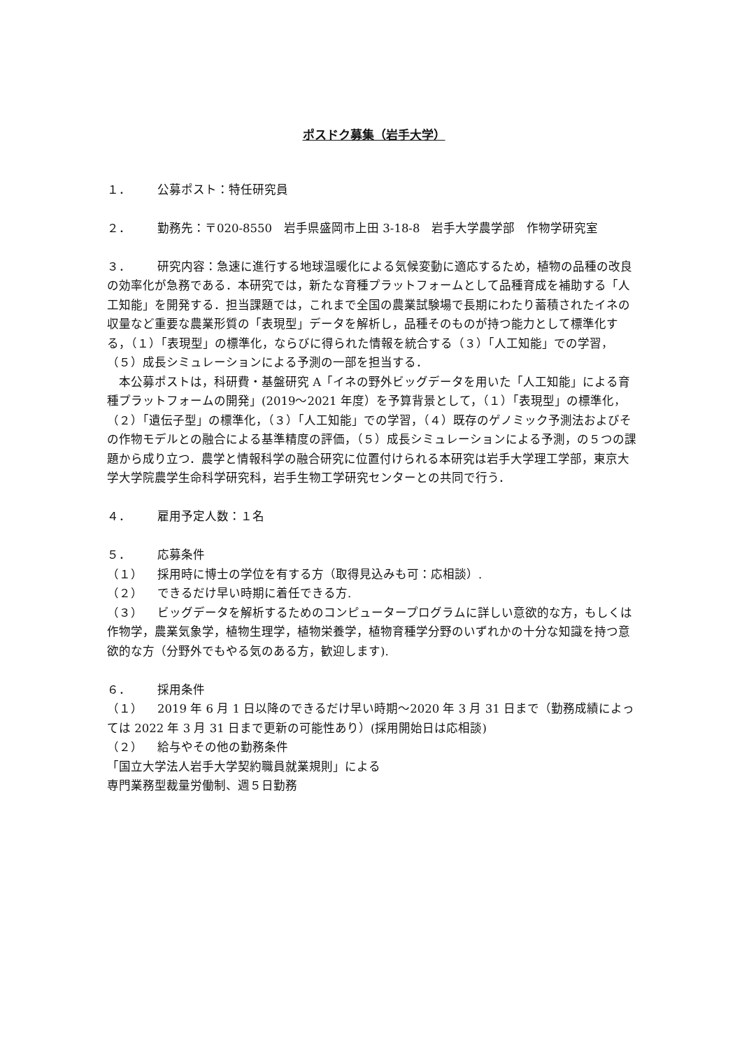ポスドク募集（岩手大学）
１． 公募ポスト：特任研究員
２． 勤務先：〒020-8550　岩手県盛岡市上田 3-18-8　岩手大学農学部　作物学研究室
３． 研究内容：急速に進行する地球温暖化による気候変動に適応するため，植物の品種の改良の効率化が急務である．本研究では，新たな育種プラットフォームとして品種育成を補助する「人工知能」を開発する．担当課題では，これまで全国の農業試験場で長期にわたり蓄積されたイネの収量など重要な農業形質の「表現型」データを解析し，品種そのものが持つ能力として標準化する，（１）「表現型」の標準化，ならびに得られた情報を統合する（３）「人工知能」での学習，（５）成長シミュレーションによる予測の一部を担当する．
　本公募ポストは，科研費・基盤研究 A「イネの野外ビッグデータを用いた「人工知能」による育種プラットフォームの開発」(2019～2021 年度）を予算背景として，（１）「表現型」の標準化，（２）「遺伝子型」の標準化，（３）「人工知能」での学習，（４）既存のゲノミック予測法およびその作物モデルとの融合による基準精度の評価，（５）成長シミュレーションによる予測，の５つの課題から成り立つ．農学と情報科学の融合研究に位置付けられる本研究は岩手大学理工学部，東京大学大学院農学生命科学研究科，岩手生物工学研究センターとの共同で行う．
４． 雇用予定人数：１名
５． 応募条件
（１） 採用時に博士の学位を有する方（取得見込みも可：応相談）.
（２） できるだけ早い時期に着任できる方.
（３） ビッグデータを解析するためのコンピュータープログラムに詳しい意欲的な方，もしくは作物学，農業気象学，植物生理学，植物栄養学，植物育種学分野のいずれかの十分な知識を持つ意欲的な方（分野外でもやる気のある方，歓迎します).
６． 採用条件
（１） 2019 年 6 月 1 日以降のできるだけ早い時期～2020 年 3 月 31 日まで（勤務成績によっては 2022 年 3 月 31 日まで更新の可能性あり）(採用開始日は応相談)
（２） 給与やその他の勤務条件
「国立大学法人岩手大学契約職員就業規則」による
専門業務型裁量労働制、週５日勤務